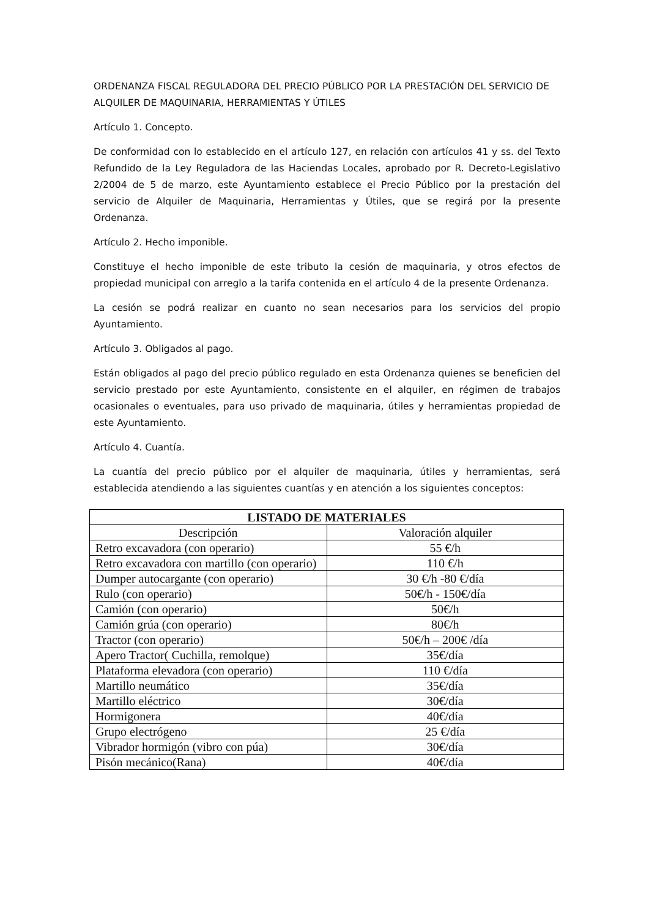ORDENANZA FISCAL REGULADORA DEL PRECIO PÚBLICO POR LA PRESTACIÓN DEL SERVICIO DE ALQUILER DE MAQUINARIA, HERRAMIENTAS Y ÚTILES
Artículo 1. Concepto.
De conformidad con lo establecido en el artículo 127, en relación con artículos 41 y ss. del Texto Refundido de la Ley Reguladora de las Haciendas Locales, aprobado por R. Decreto-Legislativo 2/2004 de 5 de marzo, este Ayuntamiento establece el Precio Público por la prestación del servicio de Alquiler de Maquinaria, Herramientas y Útiles, que se regirá por la presente Ordenanza.
Artículo 2. Hecho imponible.
Constituye el hecho imponible de este tributo la cesión de maquinaria, y otros efectos de propiedad municipal con arreglo a la tarifa contenida en el artículo 4 de la presente Ordenanza.
La cesión se podrá realizar en cuanto no sean necesarios para los servicios del propio Ayuntamiento.
Artículo 3. Obligados al pago.
Están obligados al pago del precio público regulado en esta Ordenanza quienes se beneficien del servicio prestado por este Ayuntamiento, consistente en el alquiler, en régimen de trabajos ocasionales o eventuales, para uso privado de maquinaria, útiles y herramientas propiedad de este Ayuntamiento.
Artículo 4. Cuantía.
La cuantía del precio público por el alquiler de maquinaria, útiles y herramientas, será establecida atendiendo a las siguientes cuantías y en atención a los siguientes conceptos:
| LISTADO DE MATERIALES | |
| --- | --- |
| Descripción | Valoración alquiler |
| Retro excavadora (con operario) | 55 €/h |
| Retro excavadora con martillo (con operario) | 110 €/h |
| Dumper autocargante (con operario) | 30 €/h -80 €/día |
| Rulo (con operario) | 50€/h - 150€/día |
| Camión (con operario) | 50€/h |
| Camión grúa (con operario) | 80€/h |
| Tractor (con operario) | 50€/h – 200€ /día |
| Apero Tractor( Cuchilla, remolque) | 35€/día |
| Plataforma elevadora (con operario) | 110 €/día |
| Martillo neumático | 35€/día |
| Martillo eléctrico | 30€/día |
| Hormigonera | 40€/día |
| Grupo electrógeno | 25 €/día |
| Vibrador hormigón (vibro con púa) | 30€/día |
| Pisón mecánico(Rana) | 40€/día |